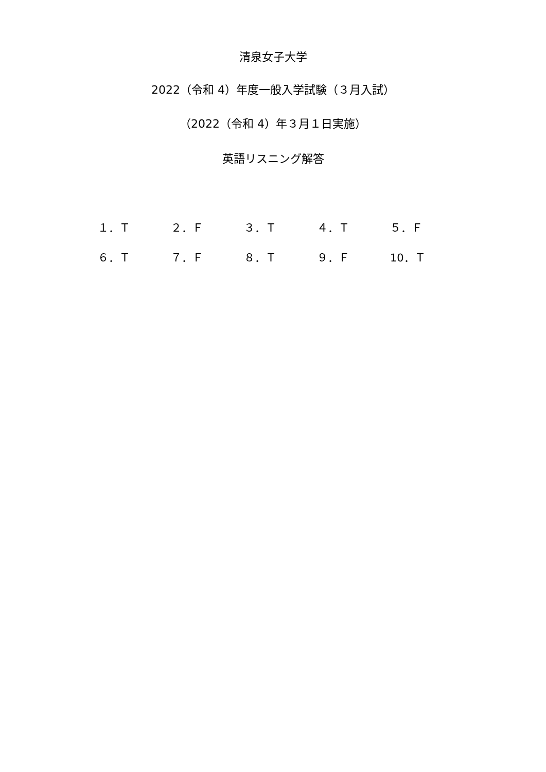清泉女子大学
2022（令和 4）年度一般入学試験（３月入試）
（2022（令和 4）年３月１日実施）
英語リスニング解答
| １．Ｔ | ２．Ｆ | ３．Ｔ | ４．Ｔ | ５．Ｆ |
| ６．Ｔ | ７．Ｆ | ８．Ｔ | ９．Ｆ | 10．Ｔ |